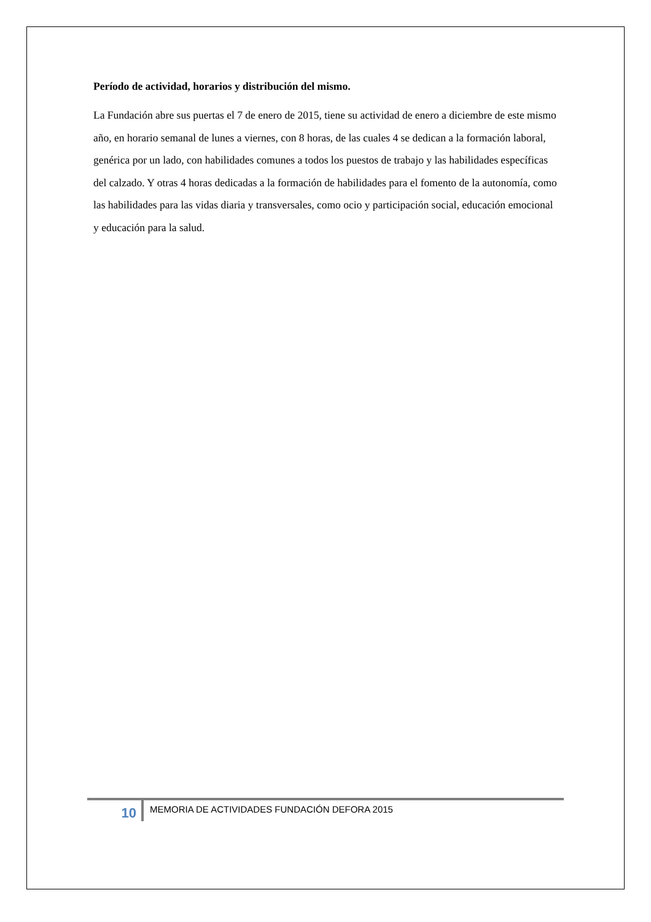Período de actividad, horarios y distribución del mismo.
La Fundación abre sus puertas el 7 de enero de 2015, tiene su actividad de enero a diciembre de este mismo año, en horario semanal de lunes a viernes, con 8 horas, de las cuales 4 se dedican a la formación laboral, genérica por un lado, con habilidades comunes a todos los puestos de trabajo y las habilidades específicas del calzado. Y otras 4 horas dedicadas a la formación de habilidades para el fomento de la autonomía, como las habilidades para las vidas diaria y transversales, como ocio y participación social, educación emocional y educación para la salud.
10
MEMORIA DE ACTIVIDADES FUNDACIÓN DEFORA 2015